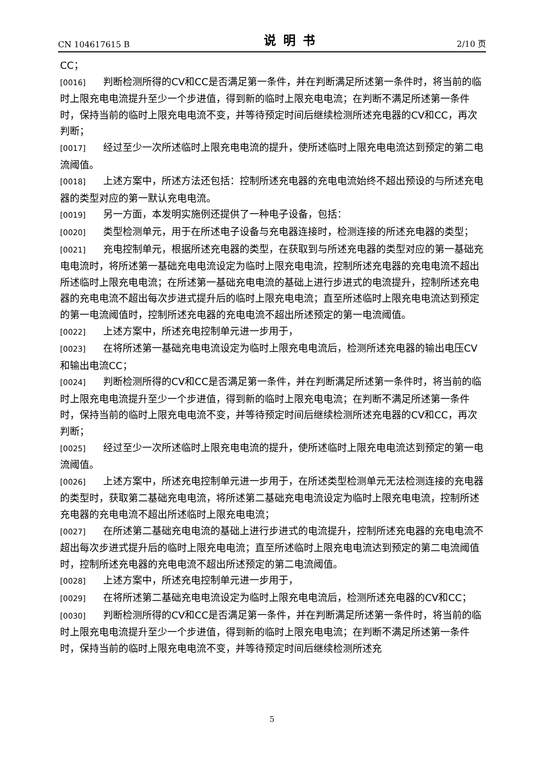CN 104617615 B 说明书 2/10 页
CC；
[0016] 判断检测所得的CV和CC是否满足第一条件，并在判断满足所述第一条件时，将当前的临时上限充电电流提升至少一个步进值，得到新的临时上限充电电流；在判断不满足所述第一条件时，保持当前的临时上限充电电流不变，并等待预定时间后继续检测所述充电器的CV和CC，再次判断；
[0017] 经过至少一次所述临时上限充电电流的提升，使所述临时上限充电电流达到预定的第二电流阈值。
[0018] 上述方案中，所述方法还包括：控制所述充电器的充电电流始终不超出预设的与所述充电器的类型对应的第一默认充电电流。
[0019] 另一方面，本发明实施例还提供了一种电子设备，包括：
[0020] 类型检测单元，用于在所述电子设备与充电器连接时，检测连接的所述充电器的类型；
[0021] 充电控制单元，根据所述充电器的类型，在获取到与所述充电器的类型对应的第一基础充电电流时，将所述第一基础充电电流设定为临时上限充电电流，控制所述充电器的充电电流不超出所述临时上限充电电流；在所述第一基础充电电流的基础上进行步进式的电流提升，控制所述充电器的充电电流不超出每次步进式提升后的临时上限充电电流；直至所述临时上限充电电流达到预定的第一电流阈值时，控制所述充电器的充电电流不超出所述预定的第一电流阈值。
[0022] 上述方案中，所述充电控制单元进一步用于，
[0023] 在将所述第一基础充电电流设定为临时上限充电电流后，检测所述充电器的输出电压CV和输出电流CC；
[0024] 判断检测所得的CV和CC是否满足第一条件，并在判断满足所述第一条件时，将当前的临时上限充电电流提升至少一个步进值，得到新的临时上限充电电流；在判断不满足所述第一条件时，保持当前的临时上限充电电流不变，并等待预定时间后继续检测所述充电器的CV和CC，再次判断；
[0025] 经过至少一次所述临时上限充电电流的提升，使所述临时上限充电电流达到预定的第一电流阈值。
[0026] 上述方案中，所述充电控制单元进一步用于，在所述类型检测单元无法检测连接的充电器的类型时，获取第二基础充电电流，将所述第二基础充电电流设定为临时上限充电电流，控制所述充电器的充电电流不超出所述临时上限充电电流；
[0027] 在所述第二基础充电电流的基础上进行步进式的电流提升，控制所述充电器的充电电流不超出每次步进式提升后的临时上限充电电流；直至所述临时上限充电电流达到预定的第二电流阈值时，控制所述充电器的充电电流不超出所述预定的第二电流阈值。
[0028] 上述方案中，所述充电控制单元进一步用于，
[0029] 在将所述第二基础充电电流设定为临时上限充电电流后，检测所述充电器的CV和CC；
[0030] 判断检测所得的CV和CC是否满足第一条件，并在判断满足所述第一条件时，将当前的临时上限充电电流提升至少一个步进值，得到新的临时上限充电电流；在判断不满足所述第一条件时，保持当前的临时上限充电电流不变，并等待预定时间后继续检测所述充
5